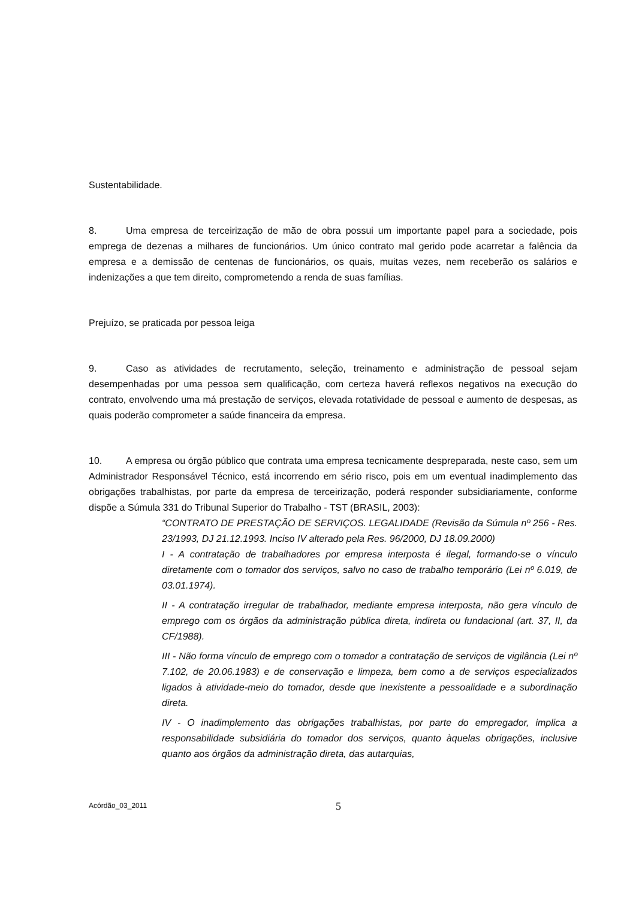Sustentabilidade.
8. Uma empresa de terceirização de mão de obra possui um importante papel para a sociedade, pois emprega de dezenas a milhares de funcionários. Um único contrato mal gerido pode acarretar a falência da empresa e a demissão de centenas de funcionários, os quais, muitas vezes, nem receberão os salários e indenizações a que tem direito, comprometendo a renda de suas famílias.
Prejuízo, se praticada por pessoa leiga
9. Caso as atividades de recrutamento, seleção, treinamento e administração de pessoal sejam desempenhadas por uma pessoa sem qualificação, com certeza haverá reflexos negativos na execução do contrato, envolvendo uma má prestação de serviços, elevada rotatividade de pessoal e aumento de despesas, as quais poderão comprometer a saúde financeira da empresa.
10. A empresa ou órgão público que contrata uma empresa tecnicamente despreparada, neste caso, sem um Administrador Responsável Técnico, está incorrendo em sério risco, pois em um eventual inadimplemento das obrigações trabalhistas, por parte da empresa de terceirização, poderá responder subsidiariamente, conforme dispõe a Súmula 331 do Tribunal Superior do Trabalho - TST (BRASIL, 2003):
“CONTRATO DE PRESTAÇÃO DE SERVIÇOS. LEGALIDADE (Revisão da Súmula nº 256 - Res. 23/1993, DJ 21.12.1993. Inciso IV alterado pela Res. 96/2000, DJ 18.09.2000)
I - A contratação de trabalhadores por empresa interposta é ilegal, formando-se o vínculo diretamente com o tomador dos serviços, salvo no caso de trabalho temporário (Lei nº 6.019, de 03.01.1974).
II - A contratação irregular de trabalhador, mediante empresa interposta, não gera vínculo de emprego com os órgãos da administração pública direta, indireta ou fundacional (art. 37, II, da CF/1988).
III - Não forma vínculo de emprego com o tomador a contratação de serviços de vigilância (Lei nº 7.102, de 20.06.1983) e de conservação e limpeza, bem como a de serviços especializados ligados à atividade-meio do tomador, desde que inexistente a pessoalidade e a subordinação direta.
IV - O inadimplemento das obrigações trabalhistas, por parte do empregador, implica a responsabilidade subsidiária do tomador dos serviços, quanto àquelas obrigações, inclusive quanto aos órgãos da administração direta, das autarquias,
Acórdão_03_2011 5